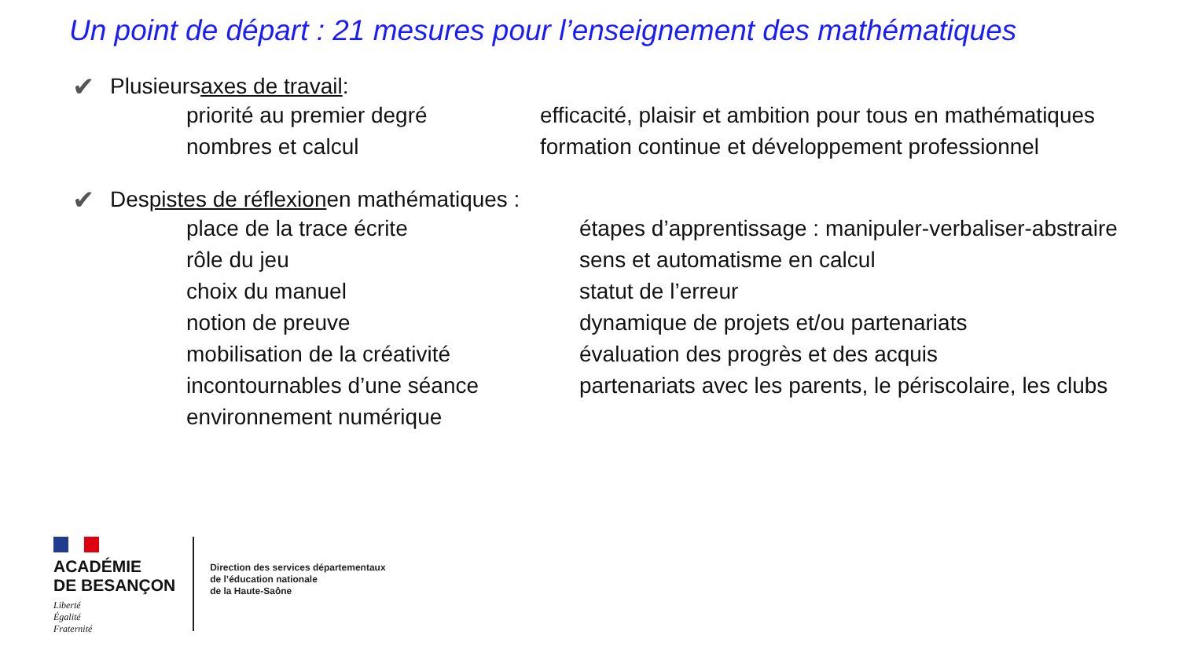Un point de départ : 21 mesures pour l’enseignement des mathématiques
✔ Plusieurs axes de travail :
priorité au premier degré
efficacité, plaisir et ambition pour tous en mathématiques
nombres et calcul
formation continue et développement professionnel
✔ Des pistes de réflexion en mathématiques :
place de la trace écrite
étapes d’apprentissage : manipuler-verbaliser-abstraire
rôle du jeu
sens et automatisme en calcul
choix du manuel
statut de l’erreur
notion de preuve
dynamique de projets et/ou partenariats
mobilisation de la créativité
évaluation des progrès et des acquis
incontournables d’une séance
partenariats avec les parents, le périscolaire, les clubs
environnement numérique
ACADÉMIE
DE BESANÇON
Liberté
Égalité
Fraternité
Direction des services départementaux
de l’éducation nationale
de la Haute-Saône